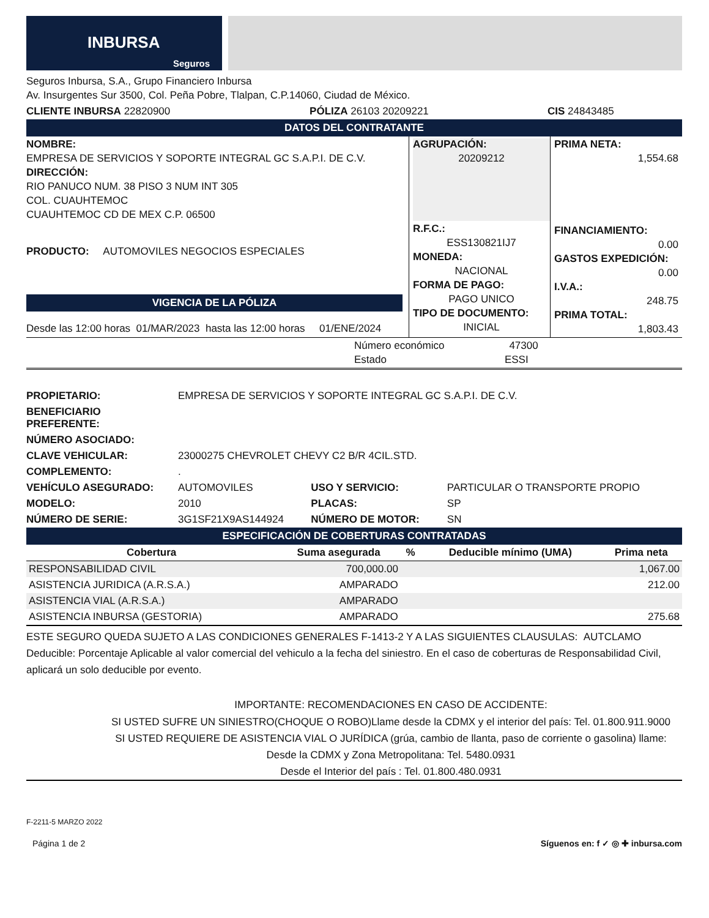INBURSA
Seguros
Seguros Inbursa, S.A., Grupo Financiero Inbursa
Av. Insurgentes Sur 3500, Col. Peña Pobre, Tlalpan, C.P.14060, Ciudad de México.
| CLIENTE INBURSA 22820900 | PÓLIZA 26103 20209221 | CIS 24843485 |
DATOS DEL CONTRATANTE
NOMBRE:
EMPRESA DE SERVICIOS Y SOPORTE INTEGRAL GC S.A.P.I. DE C.V.
DIRECCIÓN:
RIO PANUCO NUM. 38 PISO 3 NUM INT 305
COL. CUAUHTEMOC
CUAUHTEMOC CD DE MEX C.P. 06500
PRODUCTO: AUTOMOVILES NEGOCIOS ESPECIALES
VIGENCIA DE LA PÓLIZA
Desde las 12:00 horas 01/MAR/2023 hasta las 12:00 horas 01/ENE/2024
AGRUPACIÓN:
20209212
R.F.C.:
ESS130821IJ7
MONEDA:
NACIONAL
FORMA DE PAGO:
PAGO UNICO
TIPO DE DOCUMENTO:
INICIAL
PRIMA NETA:
1,554.68
FINANCIAMIENTO:
0.00
GASTOS EXPEDICIÓN:
0.00
I.V.A.:
248.75
PRIMA TOTAL:
1,803.43
Número económico 47300
Estado ESSI
| PROPIETARIO: | EMPRESA DE SERVICIOS Y SOPORTE INTEGRAL GC S.A.P.I. DE C.V. | | |
| BENEFICIARIO PREFERENTE: | | | |
| NÚMERO ASOCIADO: | | | |
| CLAVE VEHICULAR: | 23000275 CHEVROLET CHEVY C2 B/R 4CIL.STD. | | |
| COMPLEMENTO: | . | | |
| VEHÍCULO ASEGURADO: | AUTOMOVILES | USO Y SERVICIO: | PARTICULAR O TRANSPORTE PROPIO |
| MODELO: | 2010 | PLACAS: | SP |
| NÚMERO DE SERIE: | 3G1SF21X9AS144924 | NÚMERO DE MOTOR: | SN |
ESPECIFICACIÓN DE COBERTURAS CONTRATADAS
| Cobertura | Suma asegurada | % | Deducible mínimo (UMA) | Prima neta |
| --- | --- | --- | --- | --- |
| RESPONSABILIDAD CIVIL | 700,000.00 | | | 1,067.00 |
| ASISTENCIA JURIDICA (A.R.S.A.) | AMPARADO | | | 212.00 |
| ASISTENCIA VIAL (A.R.S.A.) | AMPARADO | | | |
| ASISTENCIA INBURSA (GESTORIA) | AMPARADO | | | 275.68 |
ESTE SEGURO QUEDA SUJETO A LAS CONDICIONES GENERALES F-1413-2 Y A LAS SIGUIENTES CLAUSULAS: AUTCLAMO
Deducible: Porcentaje Aplicable al valor comercial del vehiculo a la fecha del siniestro. En el caso de coberturas de Responsabilidad Civil, aplicará un solo deducible por evento.
IMPORTANTE: RECOMENDACIONES EN CASO DE ACCIDENTE:
SI USTED SUFRE UN SINIESTRO(CHOQUE O ROBO)Llame desde la CDMX y el interior del país: Tel. 01.800.911.9000
SI USTED REQUIERE DE ASISTENCIA VIAL O JURÍDICA (grúa, cambio de llanta, paso de corriente o gasolina) llame:
Desde la CDMX y Zona Metropolitana: Tel. 5480.0931
Desde el Interior del país : Tel. 01.800.480.0931
F-2211-5 MARZO 2022
Página 1 de 2 Síguenos en: f ✓ ◎ ✚ inbursa.com